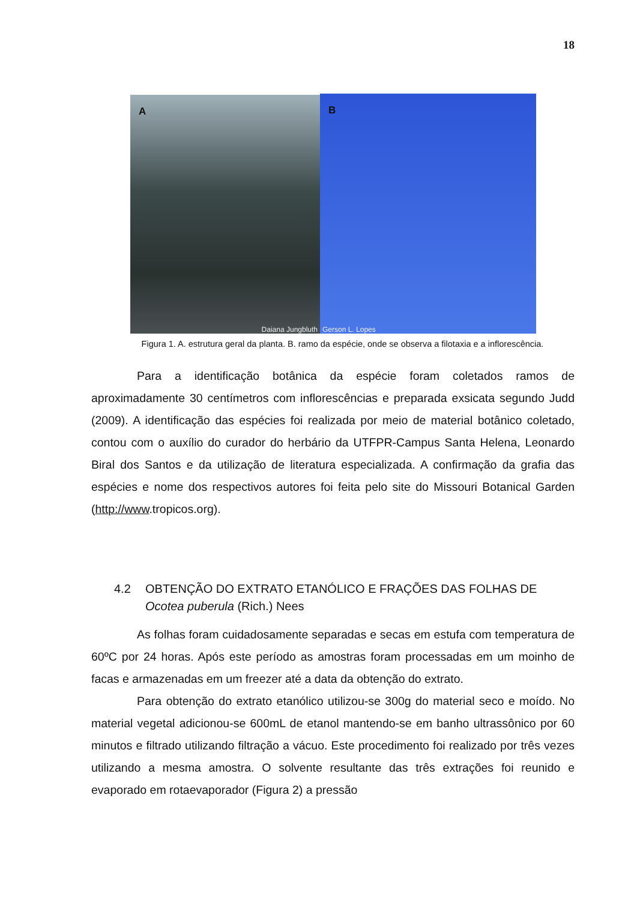18
A
Daiana Jungbluth
B
Gerson L. Lopes
Figura 1. A. estrutura geral da planta. B. ramo da espécie, onde se observa a filotaxia e a inflorescência.
Para a identificação botânica da espécie foram coletados ramos de aproximadamente 30 centímetros com inflorescências e preparada exsicata segundo Judd (2009). A identificação das espécies foi realizada por meio de material botânico coletado, contou com o auxílio do curador do herbário da UTFPR-Campus Santa Helena, Leonardo Biral dos Santos e da utilização de literatura especializada. A confirmação da grafia das espécies e nome dos respectivos autores foi feita pelo site do Missouri Botanical Garden (http://www.tropicos.org).
4.2 OBTENÇÃO DO EXTRATO ETANÓLICO E FRAÇÕES DAS FOLHAS DE
Ocotea puberula (Rich.) Nees
As folhas foram cuidadosamente separadas e secas em estufa com temperatura de 60ºC por 24 horas. Após este período as amostras foram processadas em um moinho de facas e armazenadas em um freezer até a data da obtenção do extrato.
Para obtenção do extrato etanólico utilizou-se 300g do material seco e moído. No material vegetal adicionou-se 600mL de etanol mantendo-se em banho ultrassônico por 60 minutos e filtrado utilizando filtração a vácuo. Este procedimento foi realizado por três vezes utilizando a mesma amostra. O solvente resultante das três extrações foi reunido e evaporado em rotaevaporador (Figura 2) a pressão